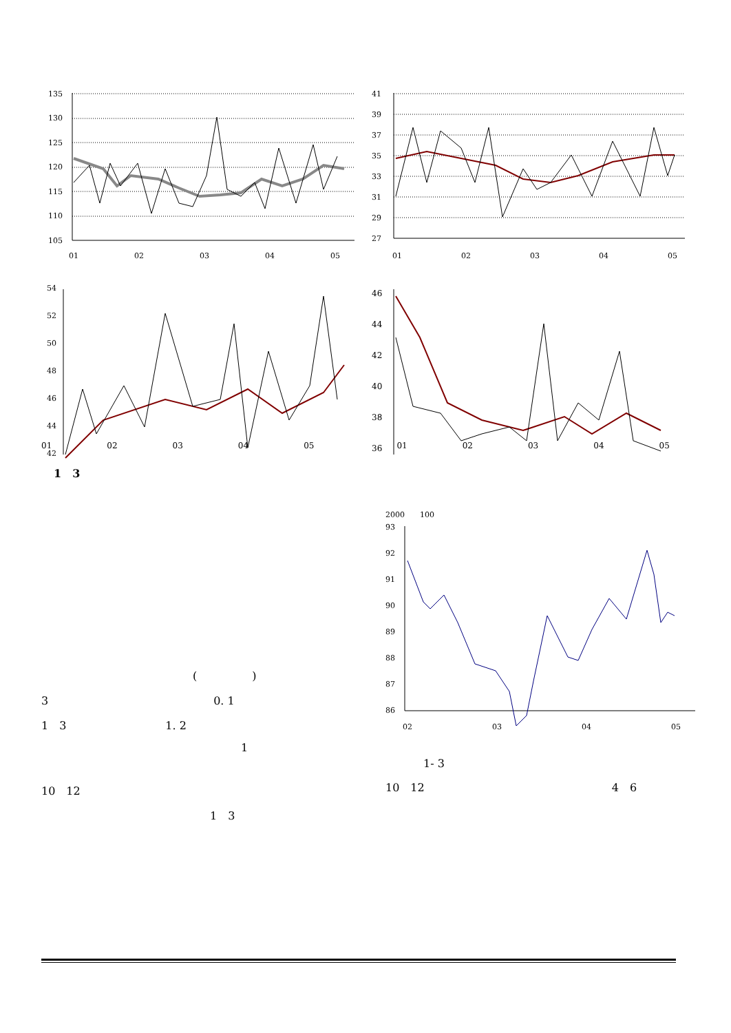135
130
125
120
115
110
105
01
02
03
04
05
41
39
37
35
33
31
29
27
01
02
03
04
05
54
52
50
48
46
44
42
46
44
42
40
38
36
01 02 03 04 05 01 02 03 04 05
1　3
(　　　　　)
3　　　　　　　　　　　　　　　0. 1
1　3　　　　　　　　　1. 2
1
10　12
1　3
2000　　100
93
92
91
90
89
88
87
86
02
03
04
05
1- 3
10　12　　　　　　　　　　　　　　　　　4　6